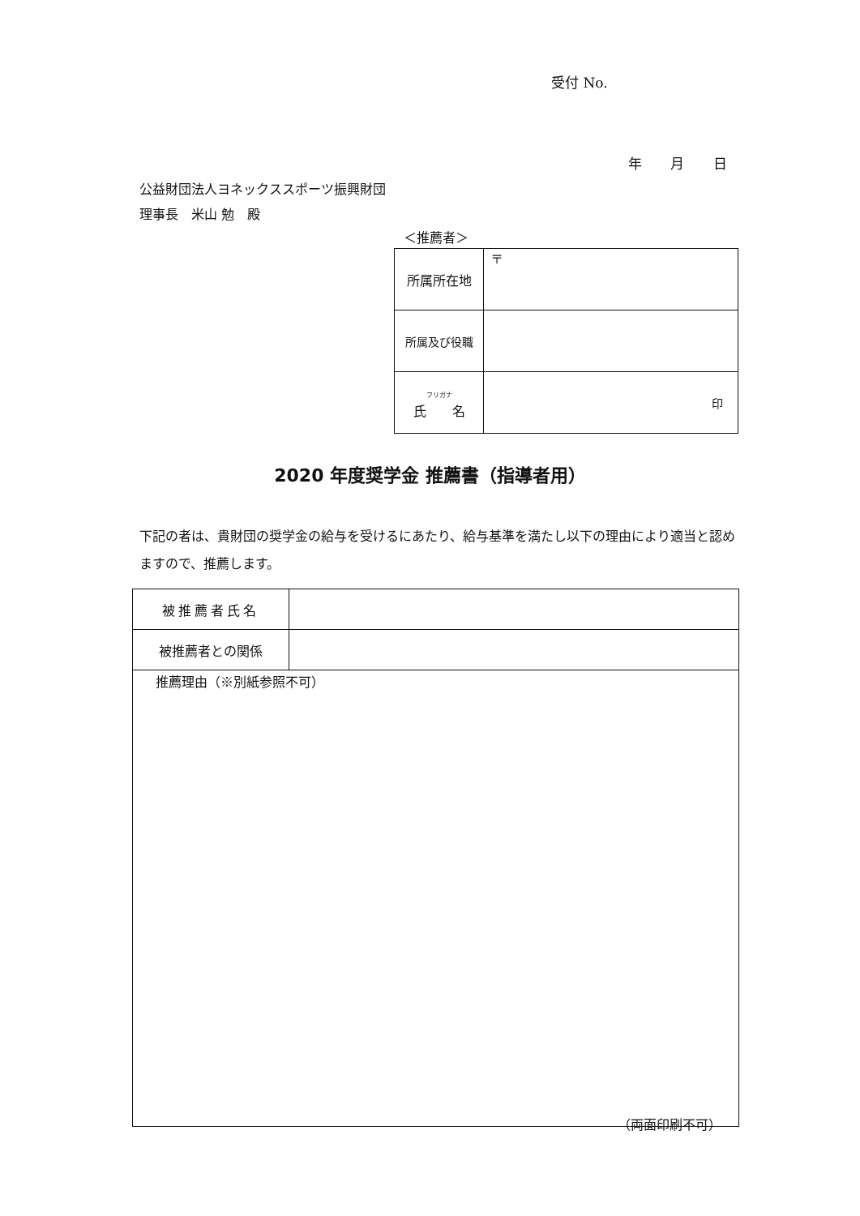受付 No.
年 月 日
公益財団法人ヨネックススポーツ振興財団
理事長　米山 勉　殿
＜推薦者＞
| 所属所在地 | 〒 |
| 所属及び役職 | |
| フリガナ 氏 名 | 印 |
2020 年度奨学金 推薦書（指導者用）
下記の者は、貴財団の奨学金の給与を受けるにあたり、給与基準を満たし以下の理由により適当と認めますので、推薦します。
| 被推薦者氏名 | |
| 被推薦者との関係 | |
| 推薦理由（※別紙参照不可） | |
（両面印刷不可）